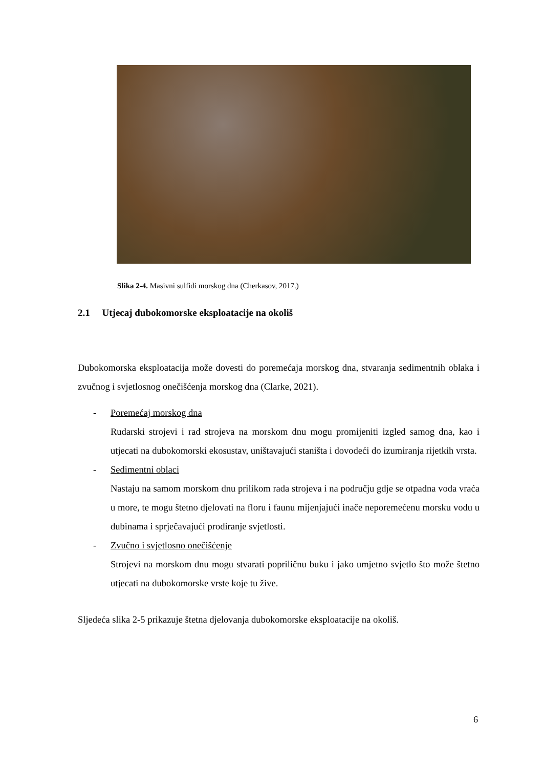Slika 2-4. Masivni sulfidi morskog dna (Cherkasov, 2017.)
2.1 Utjecaj dubokomorske eksploatacije na okoliš
Dubokomorska eksploatacija može dovesti do poremećaja morskog dna, stvaranja sedimentnih oblaka i zvučnog i svjetlosnog onečišćenja morskog dna (Clarke, 2021).
- Poremećaj morskog dna
Rudarski strojevi i rad strojeva na morskom dnu mogu promijeniti izgled samog dna, kao i utjecati na dubokomorski ekosustav, uništavajući staništa i dovodeći do izumiranja rijetkih vrsta.
- Sedimentni oblaci
Nastaju na samom morskom dnu prilikom rada strojeva i na području gdje se otpadna voda vraća u more, te mogu štetno djelovati na floru i faunu mijenjajući inače neporemećenu morsku vodu u dubinama i sprječavajući prodiranje svjetlosti.
- Zvučno i svjetlosno onečišćenje
Strojevi na morskom dnu mogu stvarati popriličnu buku i jako umjetno svjetlo što može štetno utjecati na dubokomorske vrste koje tu žive.
Sljedeća slika 2-5 prikazuje štetna djelovanja dubokomorske eksploatacije na okoliš.
6